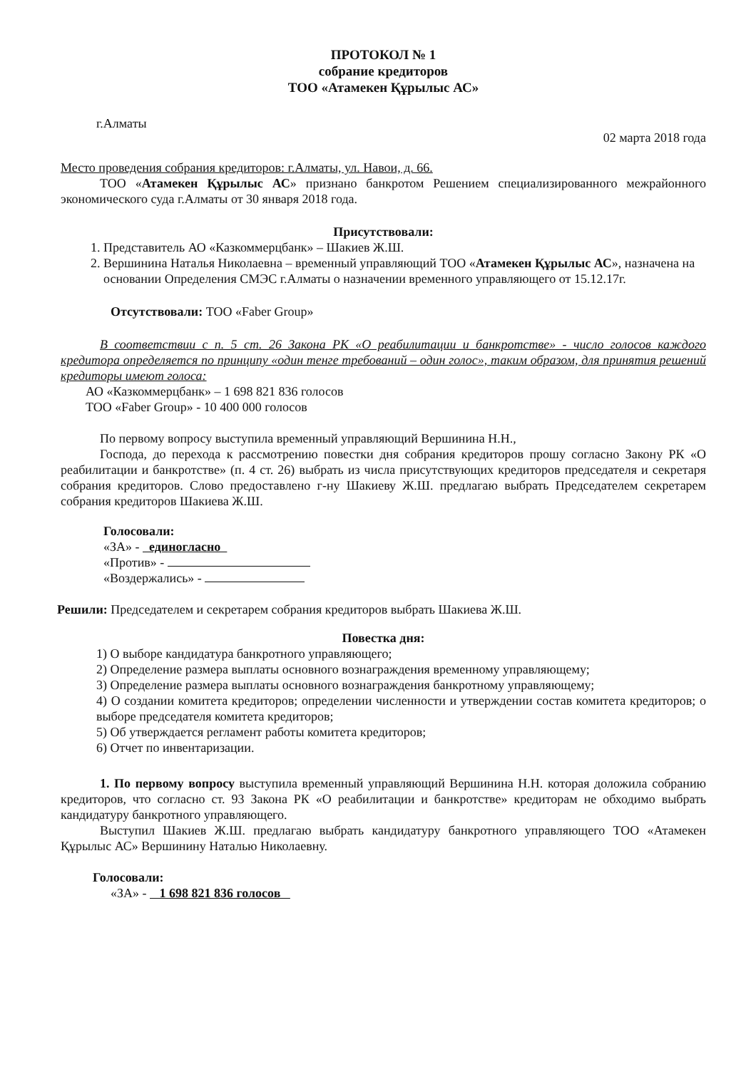ПРОТОКОЛ № 1
собрание кредиторов
ТОО «Атамекен Құрылыс АС»
г.Алматы 02 марта 2018 года
Место проведения собрания кредиторов: г.Алматы, ул. Навои, д. 66.
ТОО «Атамекен Құрылыс АС» признано банкротом Решением специализированного межрайонного экономического суда г.Алматы от 30 января 2018 года.
Присутствовали:
1. Представитель АО «Казкоммерцбанк» – Шакиев Ж.Ш.
2. Вершинина Наталья Николаевна – временный управляющий ТОО «Атамекен Құрылыс АС», назначена на основании Определения СМЭС г.Алматы о назначении временного управляющего от 15.12.17г.
Отсутствовали: ТОО «Faber Group»
В соответствии с п. 5 ст. 26 Закона РК «О реабилитации и банкротстве» - число голосов каждого кредитора определяется по принципу «один тенге требований – один голос», таким образом, для принятия решений кредиторы имеют голоса:
АО «Казкоммерцбанк» – 1 698 821 836 голосов
ТОО «Faber Group» - 10 400 000 голосов
По первому вопросу выступила временный управляющий Вершинина Н.Н.,
Господа, до перехода к рассмотрению повестки дня собрания кредиторов прошу согласно Закону РК «О реабилитации и банкротстве» (п. 4 ст. 26) выбрать из числа присутствующих кредиторов председателя и секретаря собрания кредиторов. Слово предоставлено г-ну Шакиеву Ж.Ш. предлагаю выбрать Председателем секретарем собрания кредиторов Шакиева Ж.Ш.
Голосовали:
«ЗА» - единогласно
«Против» -
«Воздержались» -
Решили: Председателем и секретарем собрания кредиторов выбрать Шакиева Ж.Ш.
Повестка дня:
1) О выборе кандидатура банкротного управляющего;
2) Определение размера выплаты основного вознаграждения временному управляющему;
3) Определение размера выплаты основного вознаграждения банкротному управляющему;
4) О создании комитета кредиторов; определении численности и утверждении состав комитета кредиторов; о выборе председателя комитета кредиторов;
5) Об утверждается регламент работы комитета кредиторов;
6) Отчет по инвентаризации.
1. По первому вопросу выступила временный управляющий Вершинина Н.Н. которая доложила собранию кредиторов, что согласно ст. 93 Закона РК «О реабилитации и банкротстве» кредиторам не обходимо выбрать кандидатуру банкротного управляющего.
Выступил Шакиев Ж.Ш. предлагаю выбрать кандидатуру банкротного управляющего ТОО «Атамекен Құрылыс АС» Вершинину Наталью Николаевну.
Голосовали:
«ЗА» - 1 698 821 836 голосов